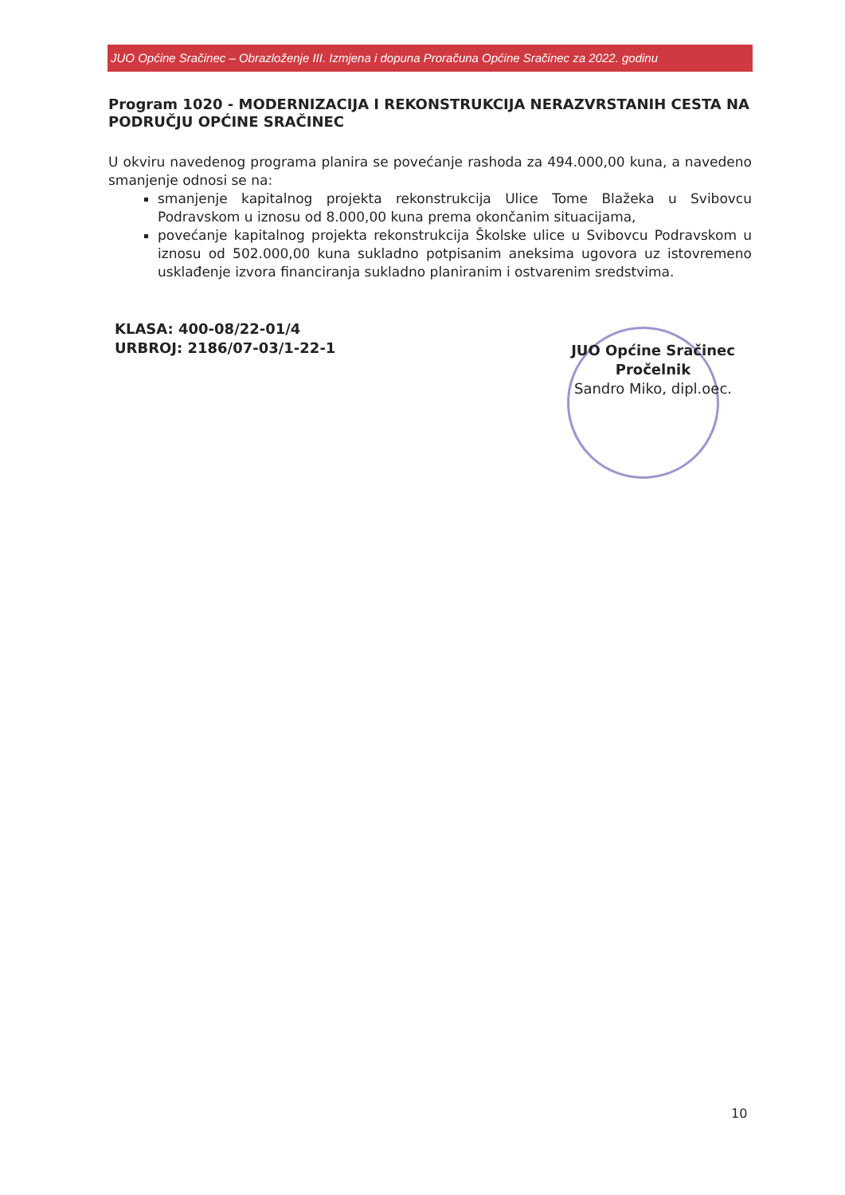JUO Općine Sračinec – Obrazloženje III. Izmjena i dopuna Proračuna Općine Sračinec za 2022. godinu
Program 1020 - MODERNIZACIJA I REKONSTRUKCIJA NERAZVRSTANIH CESTA NA PODRUČJU OPĆINE SRAČINEC
U okviru navedenog programa planira se povećanje rashoda za 494.000,00 kuna, a navedeno smanjenje odnosi se na:
smanjenje kapitalnog projekta rekonstrukcija Ulice Tome Blažeka u Svibovcu Podravskom u iznosu od 8.000,00 kuna prema okončanim situacijama,
povećanje kapitalnog projekta rekonstrukcija Školske ulice u Svibovcu Podravskom u iznosu od 502.000,00 kuna sukladno potpisanim aneksima ugovora uz istovremeno usklađenje izvora financiranja sukladno planiranim i ostvarenim sredstvima.
KLASA: 400-08/22-01/4
URBROJ: 2186/07-03/1-22-1
JUO Općine Sračinec
Pročelnik
Sandro Miko, dipl.oec.
10